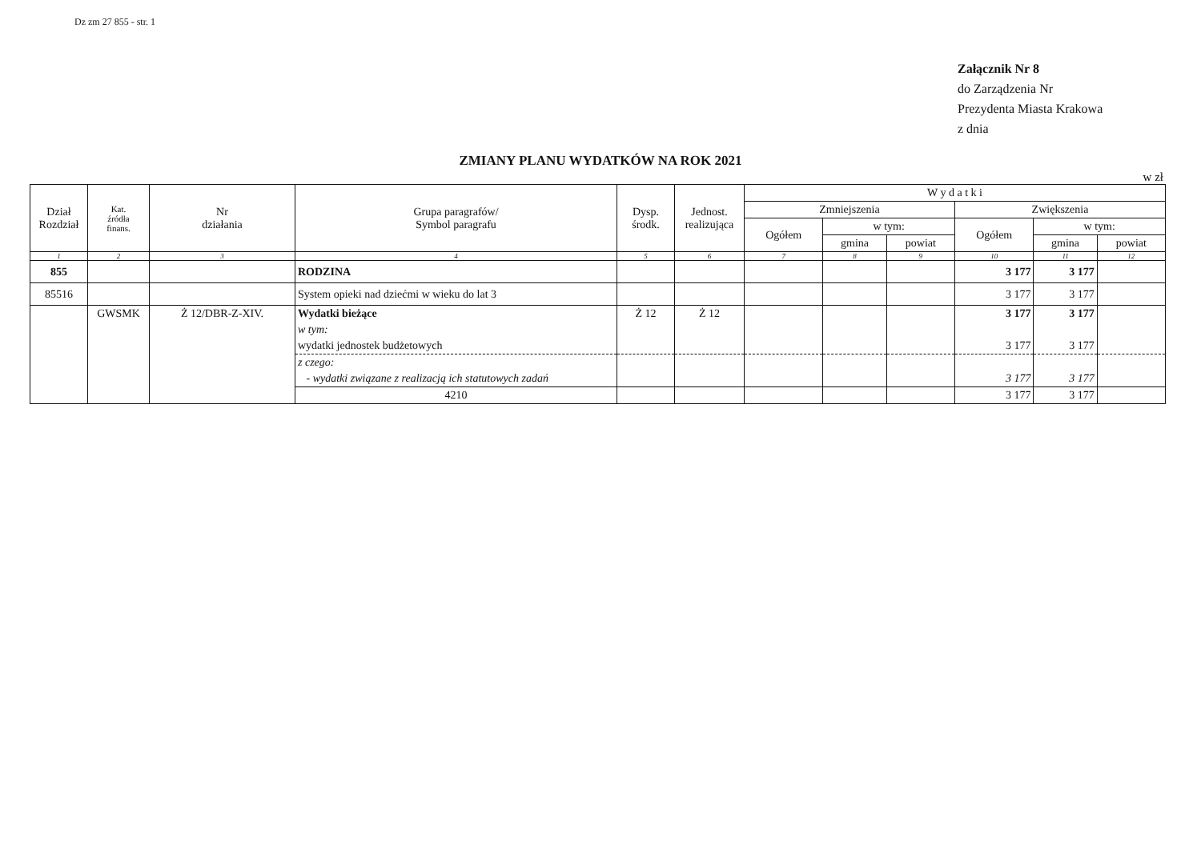Dz zm 27 855 - str. 1
Załącznik Nr 8
do Zarządzenia Nr
Prezydenta Miasta Krakowa
z dnia
ZMIANY PLANU WYDATKÓW NA ROK 2021
w zł
| Dział Rozdział | Kat. źródła finans. | Nr działania | Grupa paragrafów/ Symbol paragrafu | Dysp. środk. | Jednost. realizująca | W y d a t k i | | | | | |
| --- | --- | --- | --- | --- | --- | --- | --- | --- | --- | --- | --- |
| | | | | | | Zmniejszenia | | | Zwiększenia | | |
| | | | | | | Ogółem | w tym: | | Ogółem | w tym: | |
| | | | | | | | gmina | powiat | | gmina | powiat |
| 1 | 2 | 3 | 4 | 5 | 6 | 7 | 8 | 9 | 10 | 11 | 12 |
| 855 | | | RODZINA | | | | | | 3 177 | 3 177 | |
| 85516 | | | System opieki nad dziećmi w wieku do lat 3 | | | | | | 3 177 | 3 177 | |
| | GWSMK | Ż 12/DBR-Z-XIV. | Wydatki bieżące | Ż 12 | Ż 12 | | | | 3 177 | 3 177 | |
| | | | w tym: | | | | | | | | |
| | | | wydatki jednostek budżetowych | | | | | | 3 177 | 3 177 | |
| | | | z czego: | | | | | | | | |
| | | | - wydatki związane z realizacją ich statutowych zadań | | | | | | 3 177 | 3 177 | |
| | | | 4210 | | | | | | 3 177 | 3 177 | |